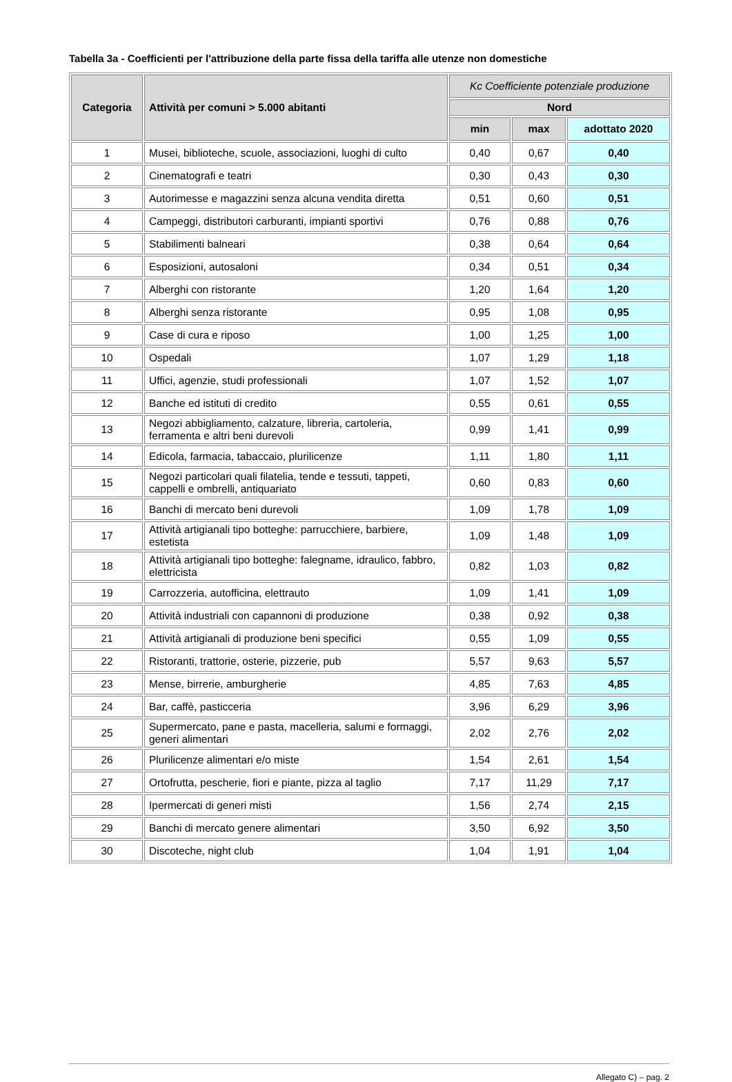Tabella 3a - Coefficienti per l'attribuzione della parte fissa della tariffa alle utenze non domestiche
| Categoria | Attività per comuni > 5.000 abitanti | Kc Coefficiente potenziale produzione | | |
| --- | --- | --- | --- | --- |
| | | Nord | | |
| | | min | max | adottato 2020 |
| 1 | Musei, biblioteche, scuole, associazioni, luoghi di culto | 0,40 | 0,67 | 0,40 |
| 2 | Cinematografi e teatri | 0,30 | 0,43 | 0,30 |
| 3 | Autorimesse e magazzini senza alcuna vendita diretta | 0,51 | 0,60 | 0,51 |
| 4 | Campeggi, distributori carburanti, impianti sportivi | 0,76 | 0,88 | 0,76 |
| 5 | Stabilimenti balneari | 0,38 | 0,64 | 0,64 |
| 6 | Esposizioni, autosaloni | 0,34 | 0,51 | 0,34 |
| 7 | Alberghi con ristorante | 1,20 | 1,64 | 1,20 |
| 8 | Alberghi senza ristorante | 0,95 | 1,08 | 0,95 |
| 9 | Case di cura e riposo | 1,00 | 1,25 | 1,00 |
| 10 | Ospedali | 1,07 | 1,29 | 1,18 |
| 11 | Uffici, agenzie, studi professionali | 1,07 | 1,52 | 1,07 |
| 12 | Banche ed istituti di credito | 0,55 | 0,61 | 0,55 |
| 13 | Negozi abbigliamento, calzature, libreria, cartoleria, ferramenta e altri beni durevoli | 0,99 | 1,41 | 0,99 |
| 14 | Edicola, farmacia, tabaccaio, plurilicenze | 1,11 | 1,80 | 1,11 |
| 15 | Negozi particolari quali filatelia, tende e tessuti, tappeti, cappelli e ombrelli, antiquariato | 0,60 | 0,83 | 0,60 |
| 16 | Banchi di mercato beni durevoli | 1,09 | 1,78 | 1,09 |
| 17 | Attività artigianali tipo botteghe: parrucchiere, barbiere, estetista | 1,09 | 1,48 | 1,09 |
| 18 | Attività artigianali tipo botteghe: falegname, idraulico, fabbro, elettricista | 0,82 | 1,03 | 0,82 |
| 19 | Carrozzeria, autofficina, elettrauto | 1,09 | 1,41 | 1,09 |
| 20 | Attività industriali con capannoni di produzione | 0,38 | 0,92 | 0,38 |
| 21 | Attività artigianali di produzione beni specifici | 0,55 | 1,09 | 0,55 |
| 22 | Ristoranti, trattorie, osterie, pizzerie, pub | 5,57 | 9,63 | 5,57 |
| 23 | Mense, birrerie, amburgherie | 4,85 | 7,63 | 4,85 |
| 24 | Bar, caffè, pasticceria | 3,96 | 6,29 | 3,96 |
| 25 | Supermercato, pane e pasta, macelleria, salumi e formaggi, generi alimentari | 2,02 | 2,76 | 2,02 |
| 26 | Plurilicenze alimentari e/o miste | 1,54 | 2,61 | 1,54 |
| 27 | Ortofrutta, pescherie, fiori e piante, pizza al taglio | 7,17 | 11,29 | 7,17 |
| 28 | Ipermercati di generi misti | 1,56 | 2,74 | 2,15 |
| 29 | Banchi di mercato genere alimentari | 3,50 | 6,92 | 3,50 |
| 30 | Discoteche, night club | 1,04 | 1,91 | 1,04 |
Allegato C) – pag. 2